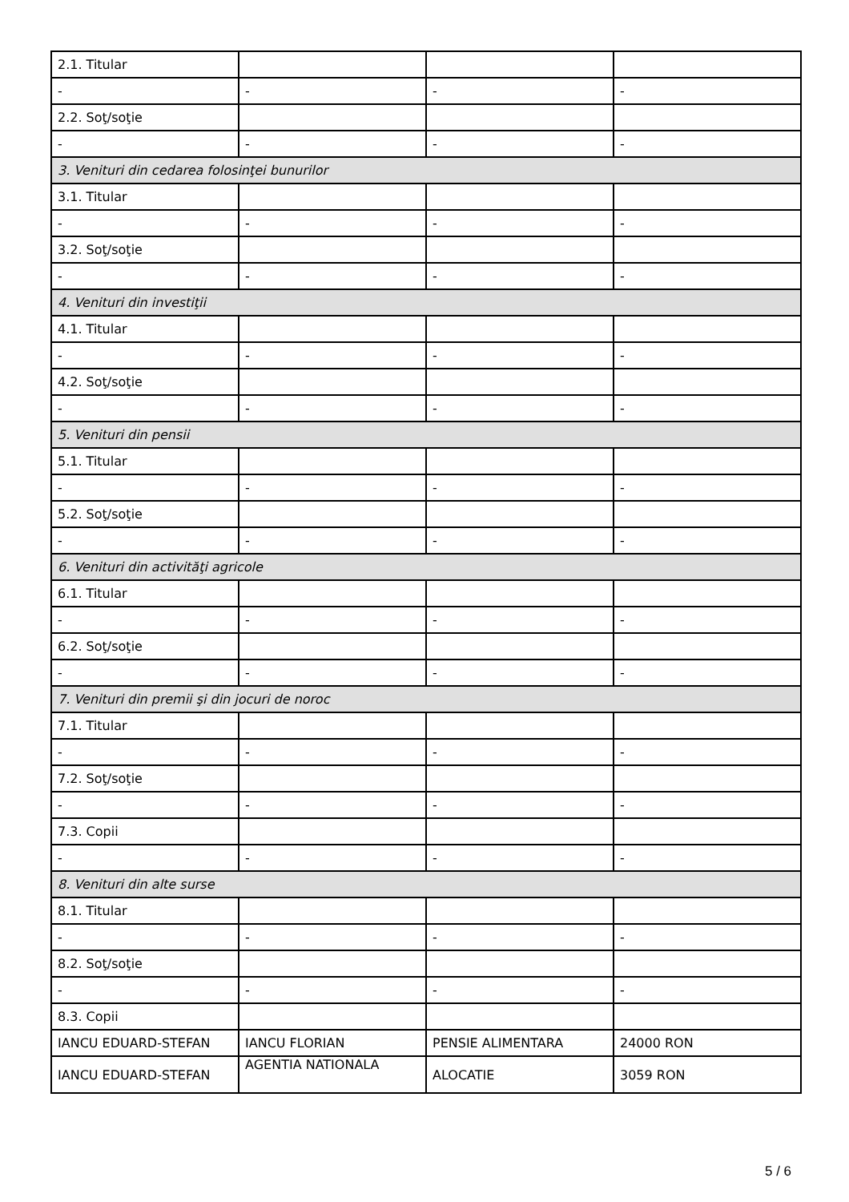| 2.1. Titular | | | |
| - | - | - | - |
| 2.2. Soţ/soţie | | | |
| - | - | - | - |
| 3. Venituri din cedarea folosinţei bunurilor | | | |
| 3.1. Titular | | | |
| - | - | - | - |
| 3.2. Soţ/soţie | | | |
| - | - | - | - |
| 4. Venituri din investiţii | | | |
| 4.1. Titular | | | |
| - | - | - | - |
| 4.2. Soţ/soţie | | | |
| - | - | - | - |
| 5. Venituri din pensii | | | |
| 5.1. Titular | | | |
| - | - | - | - |
| 5.2. Soţ/soţie | | | |
| - | - | - | - |
| 6. Venituri din activităţi agricole | | | |
| 6.1. Titular | | | |
| - | - | - | - |
| 6.2. Soţ/soţie | | | |
| - | - | - | - |
| 7. Venituri din premii şi din jocuri de noroc | | | |
| 7.1. Titular | | | |
| - | - | - | - |
| 7.2. Soţ/soţie | | | |
| - | - | - | - |
| 7.3. Copii | | | |
| - | - | - | - |
| 8. Venituri din alte surse | | | |
| 8.1. Titular | | | |
| - | - | - | - |
| 8.2. Soţ/soţie | | | |
| - | - | - | - |
| 8.3. Copii | | | |
| IANCU EDUARD-STEFAN | IANCU FLORIAN | PENSIE ALIMENTARA | 24000 RON |
| IANCU EDUARD-STEFAN | AGENTIA NATIONALA | ALOCATIE | 3059 RON |
5 / 6